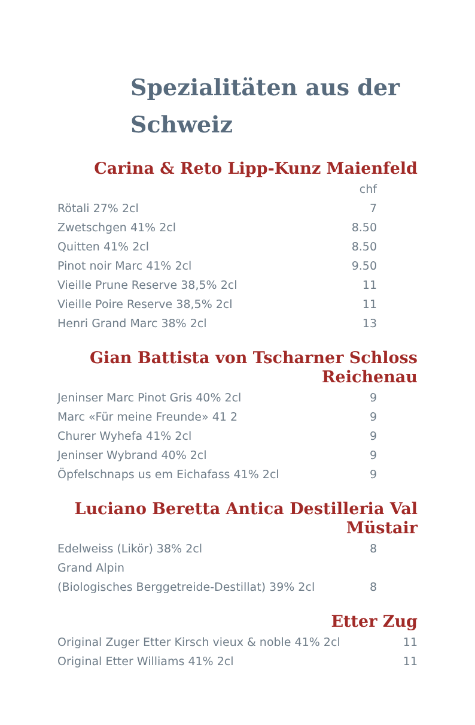Spezialitäten aus der Schweiz
Carina & Reto Lipp-Kunz Maienfeld
| | chf |
| Rötali 27% 2cl | 7 |
| Zwetschgen 41% 2cl | 8.50 |
| Quitten 41% 2cl | 8.50 |
| Pinot noir Marc 41% 2cl | 9.50 |
| Vieille Prune Reserve 38,5% 2cl | 11 |
| Vieille Poire Reserve 38,5% 2cl | 11 |
| Henri Grand Marc 38% 2cl | 13 |
Gian Battista von Tscharner Schloss Reichenau
| Jeninser Marc Pinot Gris 40% 2cl | 9 |
| Marc «Für meine Freunde» 41 2 | 9 |
| Churer Wyhefa 41% 2cl | 9 |
| Jeninser Wybrand 40% 2cl | 9 |
| Öpfelschnaps us em Eichafass 41% 2cl | 9 |
Luciano Beretta Antica Destilleria Val Müstair
| Edelweiss (Likör) 38% 2cl | 8 |
| Grand Alpin | |
| (Biologisches Berggetreide-Destillat) 39% 2cl | 8 |
Etter Zug
| Original Zuger Etter Kirsch vieux & noble 41% 2cl | 11 |
| Original Etter Williams 41% 2cl | 11 |